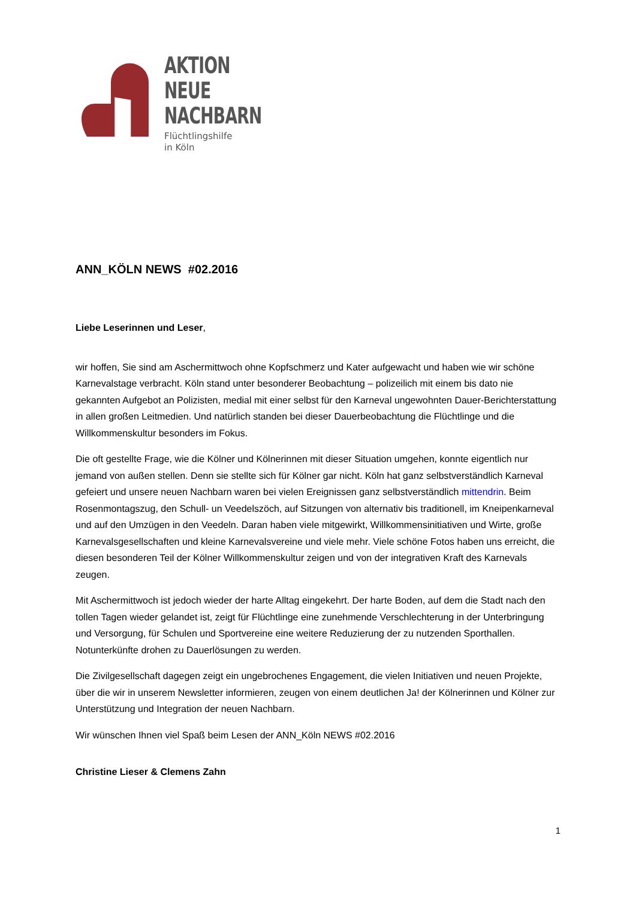AKTION
NEUE
NACHBARN
Flüchtlingshilfe
in Köln
ANN_KÖLN NEWS #02.2016
Liebe Leserinnen und Leser,
wir hoffen, Sie sind am Aschermittwoch ohne Kopfschmerz und Kater aufgewacht und haben wie wir schöne Karnevalstage verbracht. Köln stand unter besonderer Beobachtung – polizeilich mit einem bis dato nie gekannten Aufgebot an Polizisten, medial mit einer selbst für den Karneval ungewohnten Dauer-Berichterstattung in allen großen Leitmedien. Und natürlich standen bei dieser Dauerbeobachtung die Flüchtlinge und die Willkommenskultur besonders im Fokus.
Die oft gestellte Frage, wie die Kölner und Kölnerinnen mit dieser Situation umgehen, konnte eigentlich nur jemand von außen stellen. Denn sie stellte sich für Kölner gar nicht. Köln hat ganz selbstverständlich Karneval gefeiert und unsere neuen Nachbarn waren bei vielen Ereignissen ganz selbstverständlich mittendrin. Beim Rosenmontagszug, den Schull- un Veedelszöch, auf Sitzungen von alternativ bis traditionell, im Kneipenkarneval und auf den Umzügen in den Veedeln. Daran haben viele mitgewirkt, Willkommensinitiativen und Wirte, große Karnevalsgesellschaften und kleine Karnevalsvereine und viele mehr. Viele schöne Fotos haben uns erreicht, die diesen besonderen Teil der Kölner Willkommenskultur zeigen und von der integrativen Kraft des Karnevals zeugen.
Mit Aschermittwoch ist jedoch wieder der harte Alltag eingekehrt. Der harte Boden, auf dem die Stadt nach den tollen Tagen wieder gelandet ist, zeigt für Flüchtlinge eine zunehmende Verschlechterung in der Unterbringung und Versorgung, für Schulen und Sportvereine eine weitere Reduzierung der zu nutzenden Sporthallen. Notunterkünfte drohen zu Dauerlösungen zu werden.
Die Zivilgesellschaft dagegen zeigt ein ungebrochenes Engagement, die vielen Initiativen und neuen Projekte, über die wir in unserem Newsletter informieren, zeugen von einem deutlichen Ja! der Kölnerinnen und Kölner zur Unterstützung und Integration der neuen Nachbarn.
Wir wünschen Ihnen viel Spaß beim Lesen der ANN_Köln NEWS #02.2016
Christine Lieser & Clemens Zahn
1